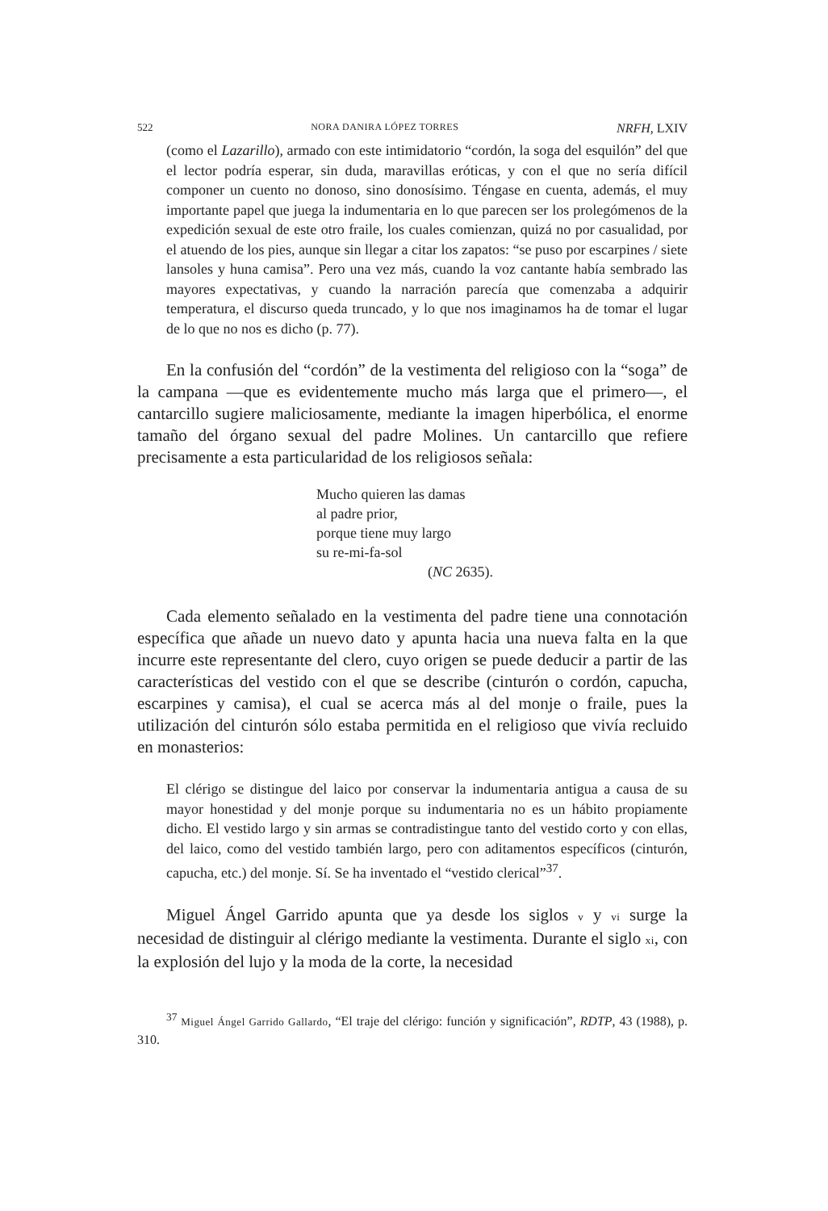522 NORA DANIRA LÓPEZ TORRES NRFH, LXIV
(como el Lazarillo), armado con este intimidatorio “cordón, la soga del esquilón” del que el lector podría esperar, sin duda, maravillas eróticas, y con el que no sería difícil componer un cuento no donoso, sino donosísimo. Téngase en cuenta, además, el muy importante papel que juega la indumentaria en lo que parecen ser los prolegómenos de la expedición sexual de este otro fraile, los cuales comienzan, quizá no por casualidad, por el atuendo de los pies, aunque sin llegar a citar los zapatos: “se puso por escarpines / siete lansoles y huna camisa”. Pero una vez más, cuando la voz cantante había sembrado las mayores expectativas, y cuando la narración parecía que comenzaba a adquirir temperatura, el discurso queda truncado, y lo que nos imaginamos ha de tomar el lugar de lo que no nos es dicho (p. 77).
En la confusión del “cordón” de la vestimenta del religioso con la “soga” de la campana —que es evidentemente mucho más larga que el primero—, el cantarcillo sugiere maliciosamente, mediante la imagen hiperbólica, el enorme tamaño del órgano sexual del padre Molines. Un cantarcillo que refiere precisamente a esta particularidad de los religiosos señala:
Mucho quieren las damas
al padre prior,
porque tiene muy largo
su re-mi-fa-sol
(NC 2635).
Cada elemento señalado en la vestimenta del padre tiene una connotación específica que añade un nuevo dato y apunta hacia una nueva falta en la que incurre este representante del clero, cuyo origen se puede deducir a partir de las características del vestido con el que se describe (cinturón o cordón, capucha, escarpines y camisa), el cual se acerca más al del monje o fraile, pues la utilización del cinturón sólo estaba permitida en el religioso que vivía recluido en monasterios:
El clérigo se distingue del laico por conservar la indumentaria antigua a causa de su mayor honestidad y del monje porque su indumentaria no es un hábito propiamente dicho. El vestido largo y sin armas se contradistingue tanto del vestido corto y con ellas, del laico, como del vestido también largo, pero con aditamentos específicos (cinturón, capucha, etc.) del monje. Sí. Se ha inventado el “vestido clerical”<sup>37</sup>.
Miguel Ángel Garrido apunta que ya desde los siglos v y vi surge la necesidad de distinguir al clérigo mediante la vestimenta. Durante el siglo xi, con la explosión del lujo y la moda de la corte, la necesidad
<sup>37</sup> Miguel Ángel Garrido Gallardo, “El traje del clérigo: función y significación”, RDTP, 43 (1988), p. 310.